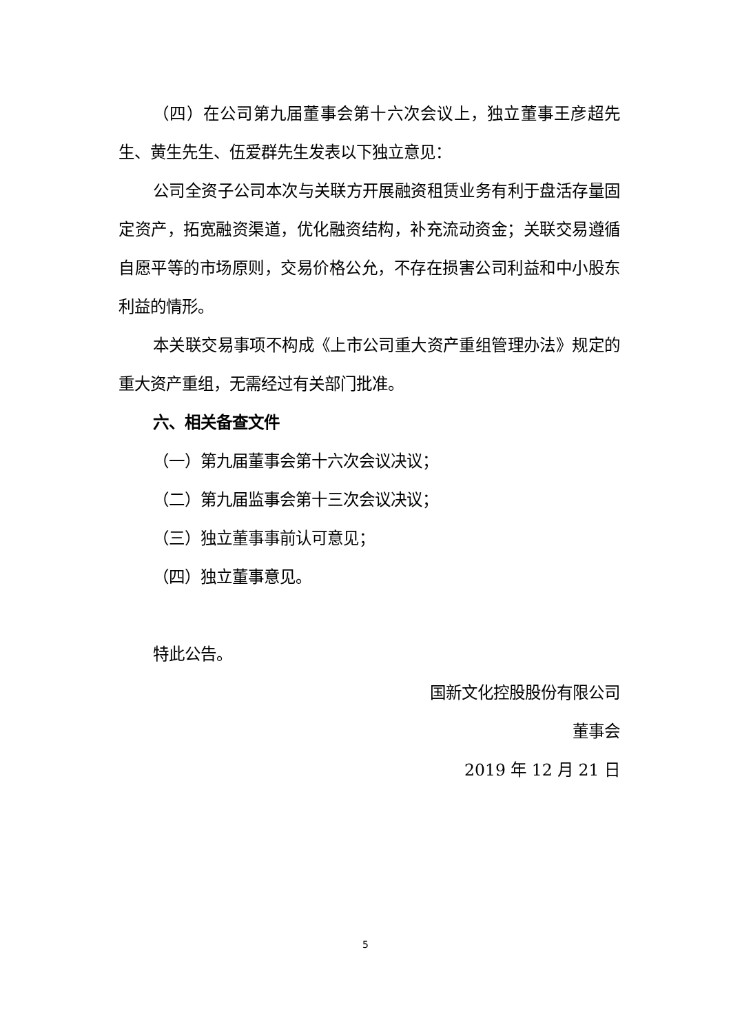（四）在公司第九届董事会第十六次会议上，独立董事王彦超先生、黄生先生、伍爱群先生发表以下独立意见：
公司全资子公司本次与关联方开展融资租赁业务有利于盘活存量固定资产，拓宽融资渠道，优化融资结构，补充流动资金；关联交易遵循自愿平等的市场原则，交易价格公允，不存在损害公司利益和中小股东利益的情形。
本关联交易事项不构成《上市公司重大资产重组管理办法》规定的重大资产重组，无需经过有关部门批准。
六、相关备查文件
（一）第九届董事会第十六次会议决议；
（二）第九届监事会第十三次会议决议；
（三）独立董事事前认可意见；
（四）独立董事意见。
特此公告。
国新文化控股股份有限公司
董事会
2019 年 12 月 21 日
5